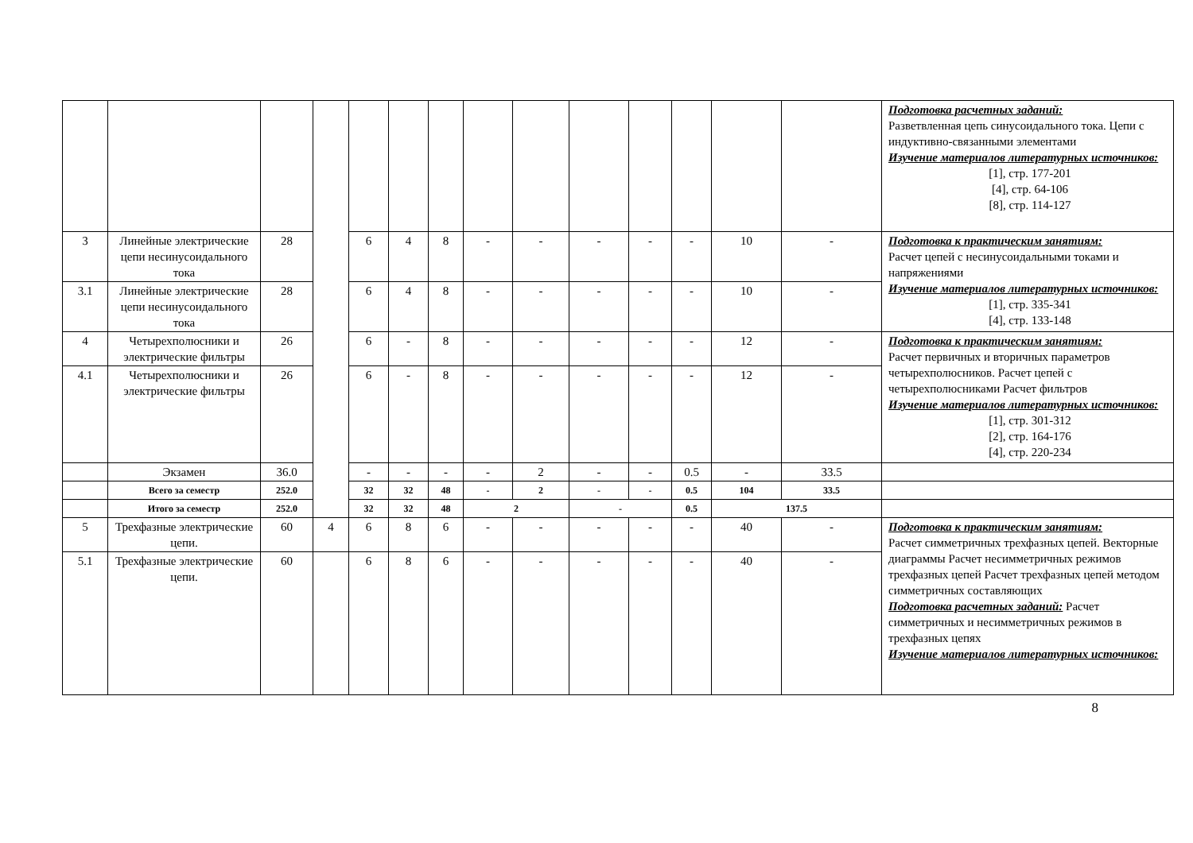| | | | | | | | | | | | | | | Подготовка расчетных заданий: Разветвленная цепь синусоидального тока. Цепи с индуктивно-связанными элементами Изучение материалов литературных источников: [1], стр. 177-201 [4], стр. 64-106 [8], стр. 114-127 |
| 3 | Линейные электрические цепи несинусоидального тока | 28 | | 6 | 4 | 8 | - | - | - | - | - | 10 | - | Подготовка к практическим занятиям: Расчет цепей с несинусоидальными токами и напряжениями Изучение материалов литературных источников: [1], стр. 335-341 [4], стр. 133-148 |
| 3.1 | Линейные электрические цепи несинусоидального тока | 28 | | 6 | 4 | 8 | - | - | - | - | - | 10 | - | |
| 4 | Четырехполюсники и электрические фильтры | 26 | | 6 | - | 8 | - | - | - | - | - | 12 | - | Подготовка к практическим занятиям: Расчет первичных и вторичных параметров четырехполюсников. Расчет цепей с четырехполюсниками Расчет фильтров Изучение материалов литературных источников: [1], стр. 301-312 [2], стр. 164-176 [4], стр. 220-234 |
| 4.1 | Четырехполюсники и электрические фильтры | 26 | | 6 | - | 8 | - | - | - | - | - | 12 | - | |
| | Экзамен | 36.0 | | - | - | - | - | 2 | - | - | 0.5 | - | 33.5 | |
| | Всего за семестр | 252.0 | | 32 | 32 | 48 | - | 2 | - | - | 0.5 | 104 | 33.5 | |
| | Итого за семестр | 252.0 | | 32 | 32 | 48 | 2 | | - | | 0.5 | 137.5 | | |
| 5 | Трехфазные электрические цепи. | 60 | 4 | 6 | 8 | 6 | - | - | - | - | - | 40 | - | Подготовка к практическим занятиям: Расчет симметричных трехфазных цепей. Векторные диаграммы Расчет несимметричных режимов трехфазных цепей Расчет трехфазных цепей методом симметричных составляющих Подготовка расчетных заданий: Расчет симметричных и несимметричных режимов в трехфазных цепях Изучение материалов литературных источников: |
| 5.1 | Трехфазные электрические цепи. | 60 | | 6 | 8 | 6 | - | - | - | - | - | 40 | - | |
8